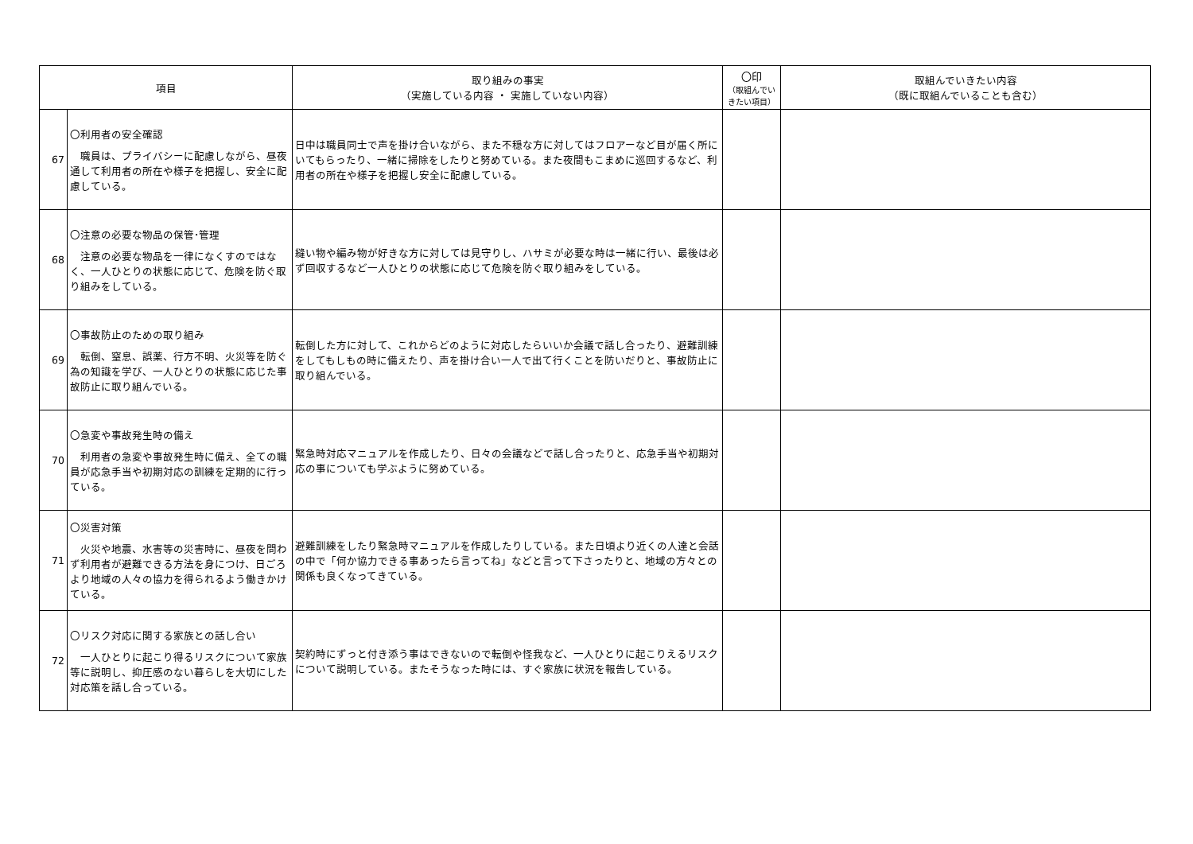| 項目 | | 取り組みの事実 （実施している内容 ・ 実施していない内容） | 〇印 （取組んでいきたい項目） | 取組んでいきたい内容 （既に取組んでいることも含む） |
| --- | --- | --- | --- | --- |
| 67 | 〇利用者の安全確認 職員は、プライバシーに配慮しながら、昼夜通して利用者の所在や様子を把握し、安全に配慮している。 | 日中は職員同士で声を掛け合いながら、また不穏な方に対してはフロアーなど目が届く所にいてもらったり、一緒に掃除をしたりと努めている。また夜間もこまめに巡回するなど、利用者の所在や様子を把握し安全に配慮している。 | | |
| 68 | 〇注意の必要な物品の保管･管理 注意の必要な物品を一律になくすのではなく、一人ひとりの状態に応じて、危険を防ぐ取り組みをしている。 | 縫い物や編み物が好きな方に対しては見守りし、ハサミが必要な時は一緒に行い、最後は必ず回収するなど一人ひとりの状態に応じて危険を防ぐ取り組みをしている。 | | |
| 69 | 〇事故防止のための取り組み 転倒、窒息、誤薬、行方不明、火災等を防ぐ為の知識を学び、一人ひとりの状態に応じた事故防止に取り組んでいる。 | 転倒した方に対して、これからどのように対応したらいいか会議で話し合ったり、避難訓練をしてもしもの時に備えたり、声を掛け合い一人で出て行くことを防いだりと、事故防止に取り組んでいる。 | | |
| 70 | 〇急変や事故発生時の備え 利用者の急変や事故発生時に備え、全ての職員が応急手当や初期対応の訓練を定期的に行っている。 | 緊急時対応マニュアルを作成したり、日々の会議などで話し合ったりと、応急手当や初期対応の事についても学ぶように努めている。 | | |
| 71 | 〇災害対策 火災や地震、水害等の災害時に、昼夜を問わず利用者が避難できる方法を身につけ、日ごろより地域の人々の協力を得られるよう働きかけている。 | 避難訓練をしたり緊急時マニュアルを作成したりしている。また日頃より近くの人達と会話の中で「何か協力できる事あったら言ってね」などと言って下さったりと、地域の方々との関係も良くなってきている。 | | |
| 72 | 〇リスク対応に関する家族との話し合い 一人ひとりに起こり得るリスクについて家族等に説明し、抑圧感のない暮らしを大切にした対応策を話し合っている。 | 契約時にずっと付き添う事はできないので転倒や怪我など、一人ひとりに起こりえるリスクについて説明している。またそうなった時には、すぐ家族に状況を報告している。 | | |